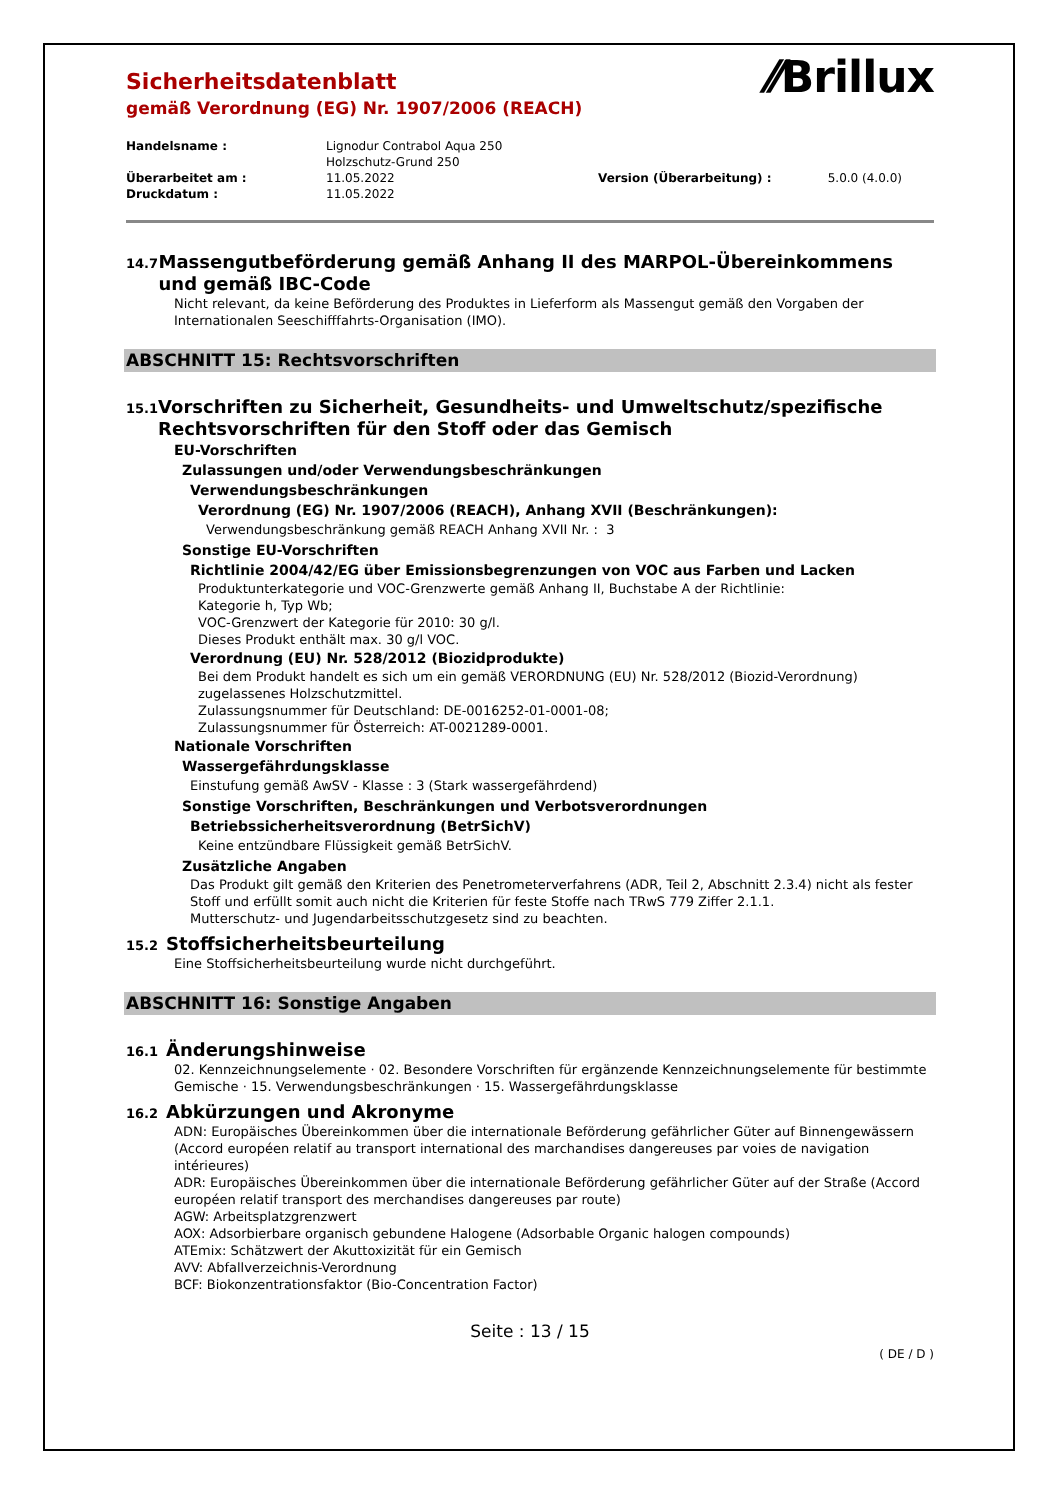Sicherheitsdatenblatt
gemäß Verordnung (EG) Nr. 1907/2006 (REACH)
⁄⁄Brillux
| Handelsname : | Lignodur Contrabol Aqua 250 Holzschutz-Grund 250 | | |
| Überarbeitet am : | 11.05.2022 | Version (Überarbeitung) : | 5.0.0 (4.0.0) |
| Druckdatum : | 11.05.2022 | | |
14.7
Massengutbeförderung gemäß Anhang II des MARPOL-Übereinkommens und gemäß IBC-Code
Nicht relevant, da keine Beförderung des Produktes in Lieferform als Massengut gemäß den Vorgaben der Internationalen Seeschifffahrts-Organisation (IMO).
ABSCHNITT 15: Rechtsvorschriften
15.1
Vorschriften zu Sicherheit, Gesundheits- und Umweltschutz/spezifische Rechtsvorschriften für den Stoff oder das Gemisch
EU-Vorschriften
Zulassungen und/oder Verwendungsbeschränkungen
Verwendungsbeschränkungen
Verordnung (EG) Nr. 1907/2006 (REACH), Anhang XVII (Beschränkungen):
Verwendungsbeschränkung gemäß REACH Anhang XVII Nr. : 3
Sonstige EU-Vorschriften
Richtlinie 2004/42/EG über Emissionsbegrenzungen von VOC aus Farben und Lacken
Produktunterkategorie und VOC-Grenzwerte gemäß Anhang II, Buchstabe A der Richtlinie:
Kategorie h, Typ Wb;
VOC-Grenzwert der Kategorie für 2010: 30 g/l.
Dieses Produkt enthält max. 30 g/l VOC.
Verordnung (EU) Nr. 528/2012 (Biozidprodukte)
Bei dem Produkt handelt es sich um ein gemäß VERORDNUNG (EU) Nr. 528/2012 (Biozid-Verordnung) zugelassenes Holzschutzmittel.
Zulassungsnummer für Deutschland: DE-0016252-01-0001-08;
Zulassungsnummer für Österreich: AT-0021289-0001.
Nationale Vorschriften
Wassergefährdungsklasse
Einstufung gemäß AwSV - Klasse : 3 (Stark wassergefährdend)
Sonstige Vorschriften, Beschränkungen und Verbotsverordnungen
Betriebssicherheitsverordnung (BetrSichV)
Keine entzündbare Flüssigkeit gemäß BetrSichV.
Zusätzliche Angaben
Das Produkt gilt gemäß den Kriterien des Penetrometerverfahrens (ADR, Teil 2, Abschnitt 2.3.4) nicht als fester Stoff und erfüllt somit auch nicht die Kriterien für feste Stoffe nach TRwS 779 Ziffer 2.1.1.
Mutterschutz- und Jugendarbeitsschutzgesetz sind zu beachten.
15.2
Stoffsicherheitsbeurteilung
Eine Stoffsicherheitsbeurteilung wurde nicht durchgeführt.
ABSCHNITT 16: Sonstige Angaben
16.1
Änderungshinweise
02. Kennzeichnungselemente · 02. Besondere Vorschriften für ergänzende Kennzeichnungselemente für bestimmte Gemische · 15. Verwendungsbeschränkungen · 15. Wassergefährdungsklasse
16.2
Abkürzungen und Akronyme
ADN: Europäisches Übereinkommen über die internationale Beförderung gefährlicher Güter auf Binnengewässern (Accord européen relatif au transport international des marchandises dangereuses par voies de navigation intérieures)
ADR: Europäisches Übereinkommen über die internationale Beförderung gefährlicher Güter auf der Straße (Accord européen relatif transport des merchandises dangereuses par route)
AGW: Arbeitsplatzgrenzwert
AOX: Adsorbierbare organisch gebundene Halogene (Adsorbable Organic halogen compounds)
ATEmix: Schätzwert der Akuttoxizität für ein Gemisch
AVV: Abfallverzeichnis-Verordnung
BCF: Biokonzentrationsfaktor (Bio-Concentration Factor)
Seite : 13 / 15
( DE / D )